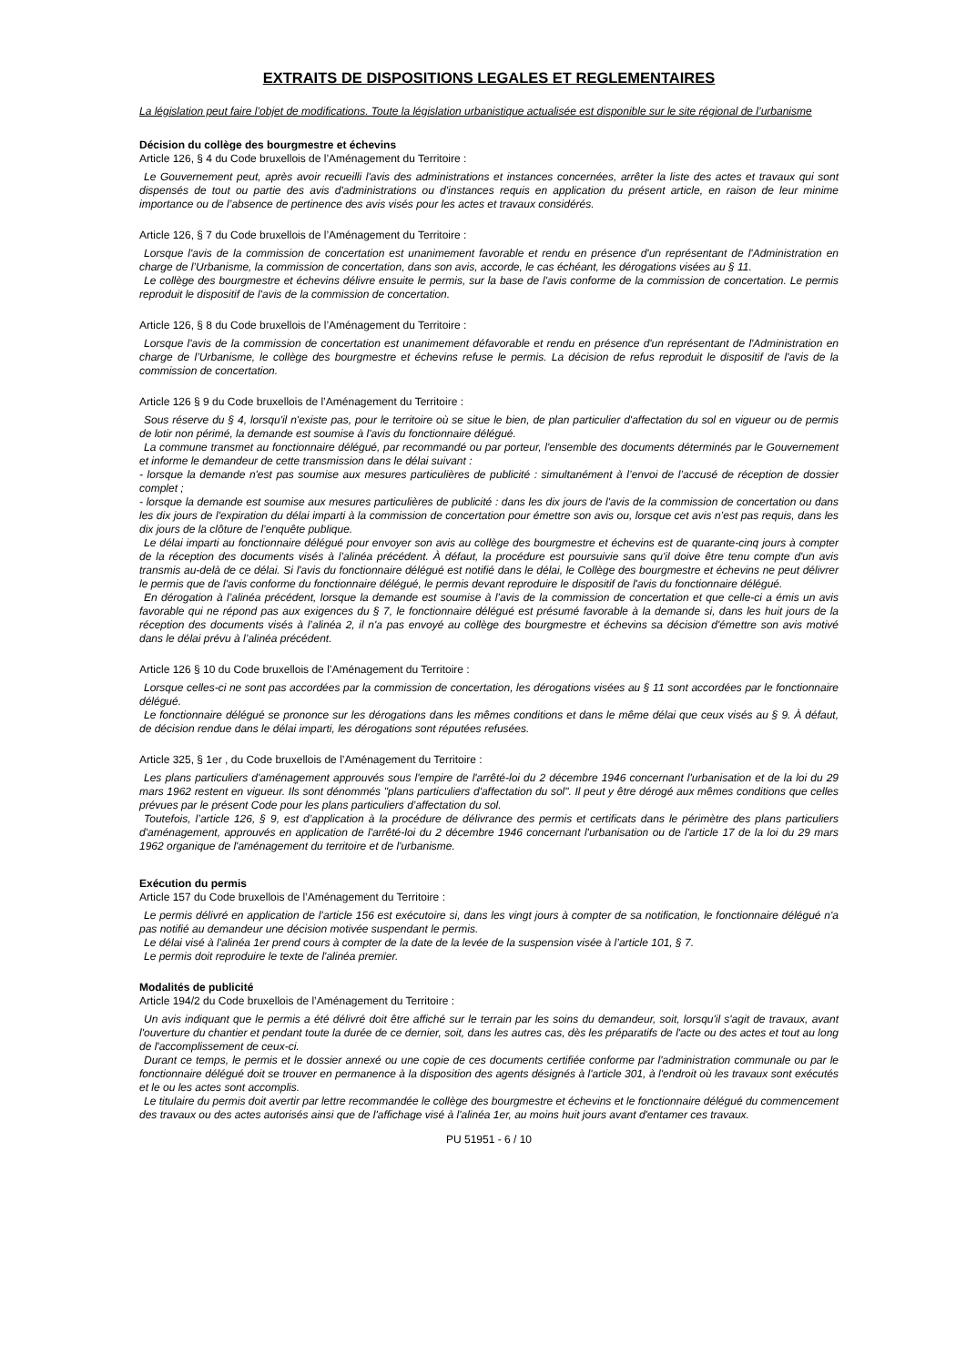EXTRAITS DE DISPOSITIONS LEGALES ET REGLEMENTAIRES
La législation peut faire l’objet de modifications. Toute la législation urbanistique actualisée est disponible sur le site régional de l’urbanisme
Décision du collège des bourgmestre et échevins
Article 126, § 4 du Code bruxellois de l’Aménagement du Territoire :
Le Gouvernement peut, après avoir recueilli l'avis des administrations et instances concernées, arrêter la liste des actes et travaux qui sont dispensés de tout ou partie des avis d'administrations ou d'instances requis en application du présent article, en raison de leur minime importance ou de l’absence de pertinence des avis visés pour les actes et travaux considérés.
Article 126, § 7 du Code bruxellois de l’Aménagement du Territoire :
Lorsque l'avis de la commission de concertation est unanimement favorable et rendu en présence d'un représentant de l'Administration en charge de l’Urbanisme, la commission de concertation, dans son avis, accorde, le cas échéant, les dérogations visées au § 11.
Le collège des bourgmestre et échevins délivre ensuite le permis, sur la base de l'avis conforme de la commission de concertation. Le permis reproduit le dispositif de l'avis de la commission de concertation.
Article 126, § 8 du Code bruxellois de l’Aménagement du Territoire :
Lorsque l'avis de la commission de concertation est unanimement défavorable et rendu en présence d'un représentant de l'Administration en charge de l’Urbanisme, le collège des bourgmestre et échevins refuse le permis. La décision de refus reproduit le dispositif de l'avis de la commission de concertation.
Article 126 § 9 du Code bruxellois de l’Aménagement du Territoire :
Sous réserve du § 4, lorsqu'il n'existe pas, pour le territoire où se situe le bien, de plan particulier d'affectation du sol en vigueur ou de permis de lotir non périmé, la demande est soumise à l'avis du fonctionnaire délégué.
La commune transmet au fonctionnaire délégué, par recommandé ou par porteur, l'ensemble des documents déterminés par le Gouvernement et informe le demandeur de cette transmission dans le délai suivant :
- lorsque la demande n'est pas soumise aux mesures particulières de publicité : simultanément à l’envoi de l’accusé de réception de dossier complet ;
- lorsque la demande est soumise aux mesures particulières de publicité : dans les dix jours de l'avis de la commission de concertation ou dans les dix jours de l'expiration du délai imparti à la commission de concertation pour émettre son avis ou, lorsque cet avis n’est pas requis, dans les dix jours de la clôture de l’enquête publique.
Le délai imparti au fonctionnaire délégué pour envoyer son avis au collège des bourgmestre et échevins est de quarante-cinq jours à compter de la réception des documents visés à l’alinéa précédent. À défaut, la procédure est poursuivie sans qu'il doive être tenu compte d'un avis transmis au-delà de ce délai. Si l'avis du fonctionnaire délégué est notifié dans le délai, le Collège des bourgmestre et échevins ne peut délivrer le permis que de l'avis conforme du fonctionnaire délégué, le permis devant reproduire le dispositif de l'avis du fonctionnaire délégué.
En dérogation à l’alinéa précédent, lorsque la demande est soumise à l’avis de la commission de concertation et que celle-ci a émis un avis favorable qui ne répond pas aux exigences du § 7, le fonctionnaire délégué est présumé favorable à la demande si, dans les huit jours de la réception des documents visés à l’alinéa 2, il n'a pas envoyé au collège des bourgmestre et échevins sa décision d'émettre son avis motivé dans le délai prévu à l’alinéa précédent.
Article 126 § 10 du Code bruxellois de l’Aménagement du Territoire :
Lorsque celles-ci ne sont pas accordées par la commission de concertation, les dérogations visées au § 11 sont accordées par le fonctionnaire délégué.
Le fonctionnaire délégué se prononce sur les dérogations dans les mêmes conditions et dans le même délai que ceux visés au § 9. À défaut, de décision rendue dans le délai imparti, les dérogations sont réputées refusées.
Article 325, § 1er , du Code bruxellois de l’Aménagement du Territoire :
Les plans particuliers d'aménagement approuvés sous l'empire de l'arrêté-loi du 2 décembre 1946 concernant l'urbanisation et de la loi du 29 mars 1962 restent en vigueur. Ils sont dénommés "plans particuliers d'affectation du sol". Il peut y être dérogé aux mêmes conditions que celles prévues par le présent Code pour les plans particuliers d’affectation du sol.
Toutefois, l’article 126, § 9, est d’application à la procédure de délivrance des permis et certificats dans le périmètre des plans particuliers d'aménagement, approuvés en application de l'arrêté-loi du 2 décembre 1946 concernant l'urbanisation ou de l'article 17 de la loi du 29 mars 1962 organique de l'aménagement du territoire et de l'urbanisme.
Exécution du permis
Article 157 du Code bruxellois de l’Aménagement du Territoire :
Le permis délivré en application de l’article 156 est exécutoire si, dans les vingt jours à compter de sa notification, le fonctionnaire délégué n'a pas notifié au demandeur une décision motivée suspendant le permis.
Le délai visé à l'alinéa 1er prend cours à compter de la date de la levée de la suspension visée à l’article 101, § 7.
Le permis doit reproduire le texte de l'alinéa premier.
Modalités de publicité
Article 194/2 du Code bruxellois de l’Aménagement du Territoire :
Un avis indiquant que le permis a été délivré doit être affiché sur le terrain par les soins du demandeur, soit, lorsqu'il s'agit de travaux, avant l'ouverture du chantier et pendant toute la durée de ce dernier, soit, dans les autres cas, dès les préparatifs de l'acte ou des actes et tout au long de l'accomplissement de ceux-ci.
Durant ce temps, le permis et le dossier annexé ou une copie de ces documents certifiée conforme par l'administration communale ou par le fonctionnaire délégué doit se trouver en permanence à la disposition des agents désignés à l'article 301, à l'endroit où les travaux sont exécutés et le ou les actes sont accomplis.
Le titulaire du permis doit avertir par lettre recommandée le collège des bourgmestre et échevins et le fonctionnaire délégué du commencement des travaux ou des actes autorisés ainsi que de l'affichage visé à l'alinéa 1er, au moins huit jours avant d'entamer ces travaux.
PU 51951 - 6 / 10